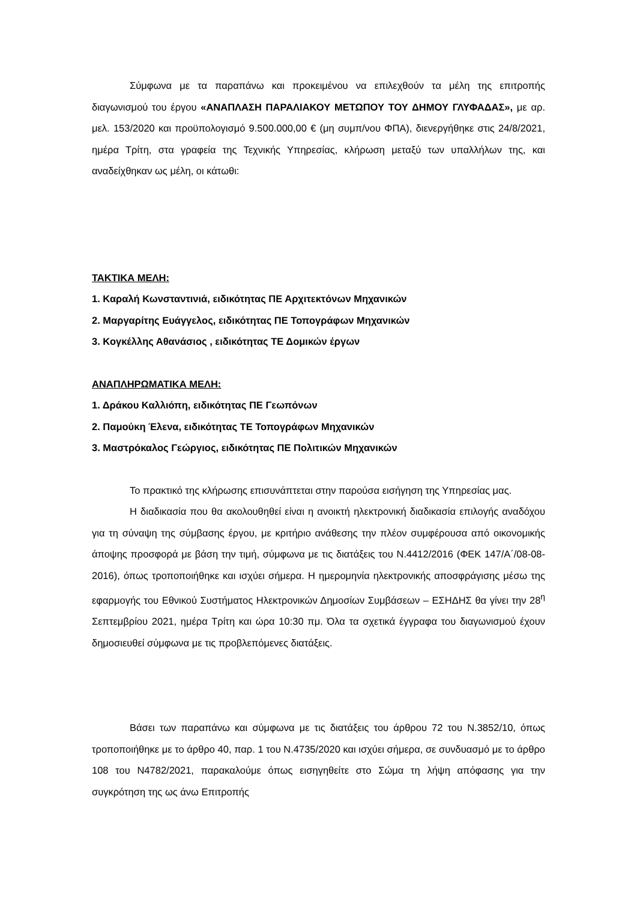Σύμφωνα με τα παραπάνω και προκειμένου να επιλεχθούν τα μέλη της επιτροπής διαγωνισμού του έργου «ΑΝΑΠΛΑΣΗ ΠΑΡΑΛΙΑΚΟΥ ΜΕΤΩΠΟΥ ΤΟΥ ΔΗΜΟΥ ΓΛΥΦΑΔΑΣ», με αρ. μελ. 153/2020 και προϋπολογισμό 9.500.000,00 € (μη συμπ/νου ΦΠΑ), διενεργήθηκε στις 24/8/2021, ημέρα Τρίτη, στα γραφεία της Τεχνικής Υπηρεσίας, κλήρωση μεταξύ των υπαλλήλων της, και αναδείχθηκαν ως μέλη, οι κάτωθι:
ΤΑΚΤΙΚΑ ΜΕΛΗ:
1. Καραλή Κωνσταντινιά, ειδικότητας ΠΕ Αρχιτεκτόνων Μηχανικών
2. Μαργαρίτης Ευάγγελος, ειδικότητας ΠΕ Τοπογράφων Μηχανικών
3. Κογκέλλης Αθανάσιος , ειδικότητας ΤΕ Δομικών έργων
ΑΝΑΠΛΗΡΩΜΑΤΙΚΑ ΜΕΛΗ:
1. Δράκου Καλλιόπη, ειδικότητας ΠΕ Γεωπόνων
2. Παμούκη Έλενα, ειδικότητας ΤΕ Τοπογράφων Μηχανικών
3. Μαστρόκαλος Γεώργιος, ειδικότητας ΠΕ Πολιτικών Μηχανικών
Το πρακτικό της κλήρωσης επισυνάπτεται στην παρούσα εισήγηση της Υπηρεσίας μας.
Η διαδικασία που θα ακολουθηθεί είναι η ανοικτή ηλεκτρονική διαδικασία επιλογής αναδόχου για τη σύναψη της σύμβασης έργου, με κριτήριο ανάθεσης την πλέον συμφέρουσα από οικονομικής άποψης προσφορά με βάση την τιμή, σύμφωνα με τις διατάξεις του Ν.4412/2016 (ΦΕΚ 147/Α΄/08-08-2016), όπως τροποποιήθηκε και ισχύει σήμερα. Η ημερομηνία ηλεκτρονικής αποσφράγισης μέσω της εφαρμογής του Εθνικού Συστήματος Ηλεκτρονικών Δημοσίων Συμβάσεων – ΕΣΗΔΗΣ θα γίνει την 28<sup>η</sup> Σεπτεμβρίου 2021, ημέρα Τρίτη και ώρα 10:30 πμ. Όλα τα σχετικά έγγραφα του διαγωνισμού έχουν δημοσιευθεί σύμφωνα με τις προβλεπόμενες διατάξεις.
Βάσει των παραπάνω και σύμφωνα με τις διατάξεις του άρθρου 72 του Ν.3852/10, όπως τροποποιήθηκε με το άρθρο 40, παρ. 1 του Ν.4735/2020 και ισχύει σήμερα, σε συνδυασμό με το άρθρο 108 του Ν4782/2021, παρακαλούμε όπως εισηγηθείτε στο Σώμα τη λήψη απόφασης για την συγκρότηση της ως άνω Επιτροπής